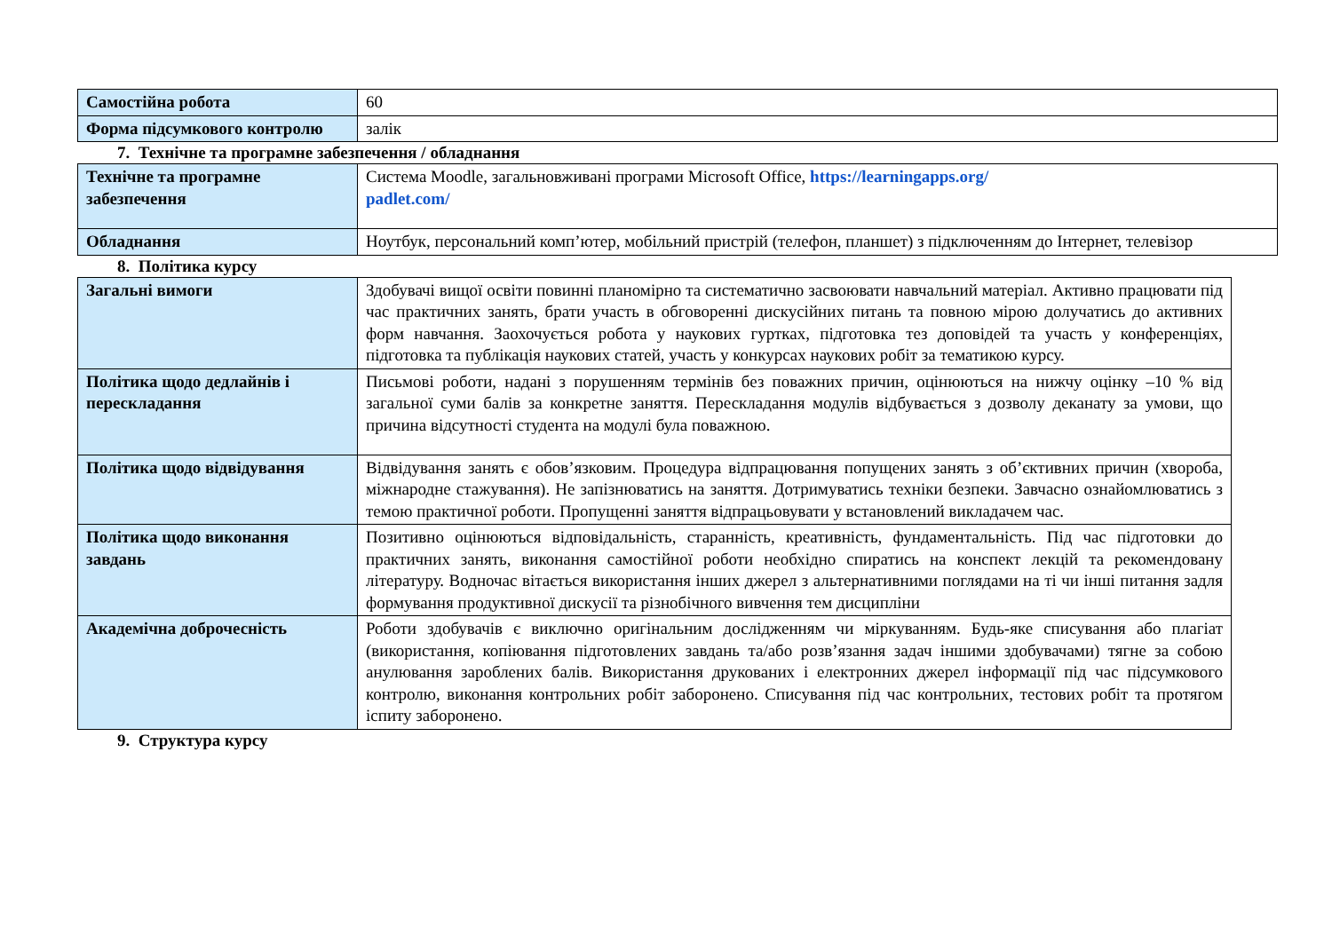| Самостійна робота | 60 |
| Форма підсумкового контролю | залік |
7. Технічне та програмне забезпечення / обладнання
| Технічне та програмне забезпечення | Система Moodle, загальновживані програми Microsoft Office, https://learningapps.org/ padlet.com/ |
| Обладнання | Ноутбук, персональний комп’ютер, мобільний пристрій (телефон, планшет) з підключенням до Інтернет, телевізор |
8. Політика курсу
| Загальні вимоги | Здобувачі вищої освіти повинні планомірно та систематично засвоювати навчальний матеріал. Активно працювати під час практичних занять, брати участь в обговоренні дискусійних питань та повною мірою долучатись до активних форм навчання. Заохочується робота у наукових гуртках, підготовка тез доповідей та участь у конференціях, підготовка та публікація наукових статей, участь у конкурсах наукових робіт за тематикою курсу. |
| Політика щодо дедлайнів і перескладання | Письмові роботи, надані з порушенням термінів без поважних причин, оцінюються на нижчу оцінку –10 % від загальної суми балів за конкретне заняття. Перескладання модулів відбувається з дозволу деканату за умови, що причина відсутності студента на модулі була поважною. |
| Політика щодо відвідування | Відвідування занять є обов’язковим. Процедура відпрацювання попущених занять з об’єктивних причин (хвороба, міжнародне стажування). Не запізнюватись на заняття. Дотримуватись техніки безпеки. Завчасно ознайомлюватись з темою практичної роботи. Пропущенні заняття відпрацьовувати у встановлений викладачем час. |
| Політика щодо виконання завдань | Позитивно оцінюються відповідальність, старанність, креативність, фундаментальність. Під час підготовки до практичних занять, виконання самостійної роботи необхідно спиратись на конспект лекцій та рекомендовану літературу. Водночас вітається використання інших джерел з альтернативними поглядами на ті чи інші питання задля формування продуктивної дискусії та різнобічного вивчення тем дисципліни |
| Академічна доброчесність | Роботи здобувачів є виключно оригінальним дослідженням чи міркуванням. Будь-яке списування або плагіат (використання, копіювання підготовлених завдань та/або розв’язання задач іншими здобувачами) тягне за собою анулювання зароблених балів. Використання друкованих і електронних джерел інформації під час підсумкового контролю, виконання контрольних робіт заборонено. Списування під час контрольних, тестових робіт та протягом іспиту заборонено. |
9. Структура курсу